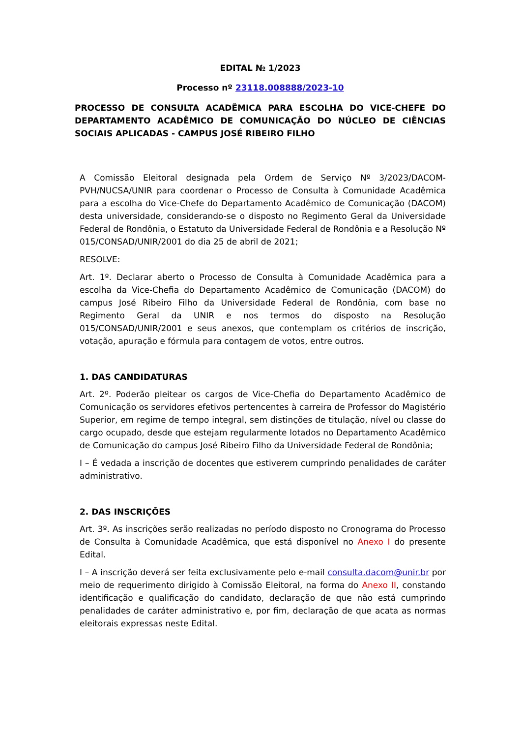EDITAL № 1/2023
Processo nº 23118.008888/2023-10
PROCESSO DE CONSULTA ACADÊMICA PARA ESCOLHA DO VICE-CHEFE DO DEPARTAMENTO ACADÊMICO DE COMUNICAÇÃO DO NÚCLEO DE CIÊNCIAS SOCIAIS APLICADAS - CAMPUS JOSÉ RIBEIRO FILHO
A Comissão Eleitoral designada pela Ordem de Serviço Nº 3/2023/DACOM-PVH/NUCSA/UNIR para coordenar o Processo de Consulta à Comunidade Acadêmica para a escolha do Vice-Chefe do Departamento Acadêmico de Comunicação (DACOM) desta universidade, considerando-se o disposto no Regimento Geral da Universidade Federal de Rondônia, o Estatuto da Universidade Federal de Rondônia e a Resolução Nº 015/CONSAD/UNIR/2001 do dia 25 de abril de 2021;
RESOLVE:
Art. 1º. Declarar aberto o Processo de Consulta à Comunidade Acadêmica para a escolha da Vice-Chefia do Departamento Acadêmico de Comunicação (DACOM) do campus José Ribeiro Filho da Universidade Federal de Rondônia, com base no Regimento Geral da UNIR e nos termos do disposto na Resolução 015/CONSAD/UNIR/2001 e seus anexos, que contemplam os critérios de inscrição, votação, apuração e fórmula para contagem de votos, entre outros.
1. DAS CANDIDATURAS
Art. 2º. Poderão pleitear os cargos de Vice-Chefia do Departamento Acadêmico de Comunicação os servidores efetivos pertencentes à carreira de Professor do Magistério Superior, em regime de tempo integral, sem distinções de titulação, nível ou classe do cargo ocupado, desde que estejam regularmente lotados no Departamento Acadêmico de Comunicação do campus José Ribeiro Filho da Universidade Federal de Rondônia;
I – É vedada a inscrição de docentes que estiverem cumprindo penalidades de caráter administrativo.
2. DAS INSCRIÇÕES
Art. 3º. As inscrições serão realizadas no período disposto no Cronograma do Processo de Consulta à Comunidade Acadêmica, que está disponível no Anexo I do presente Edital.
I – A inscrição deverá ser feita exclusivamente pelo e-mail consulta.dacom@unir.br por meio de requerimento dirigido à Comissão Eleitoral, na forma do Anexo II, constando identificação e qualificação do candidato, declaração de que não está cumprindo penalidades de caráter administrativo e, por fim, declaração de que acata as normas eleitorais expressas neste Edital.